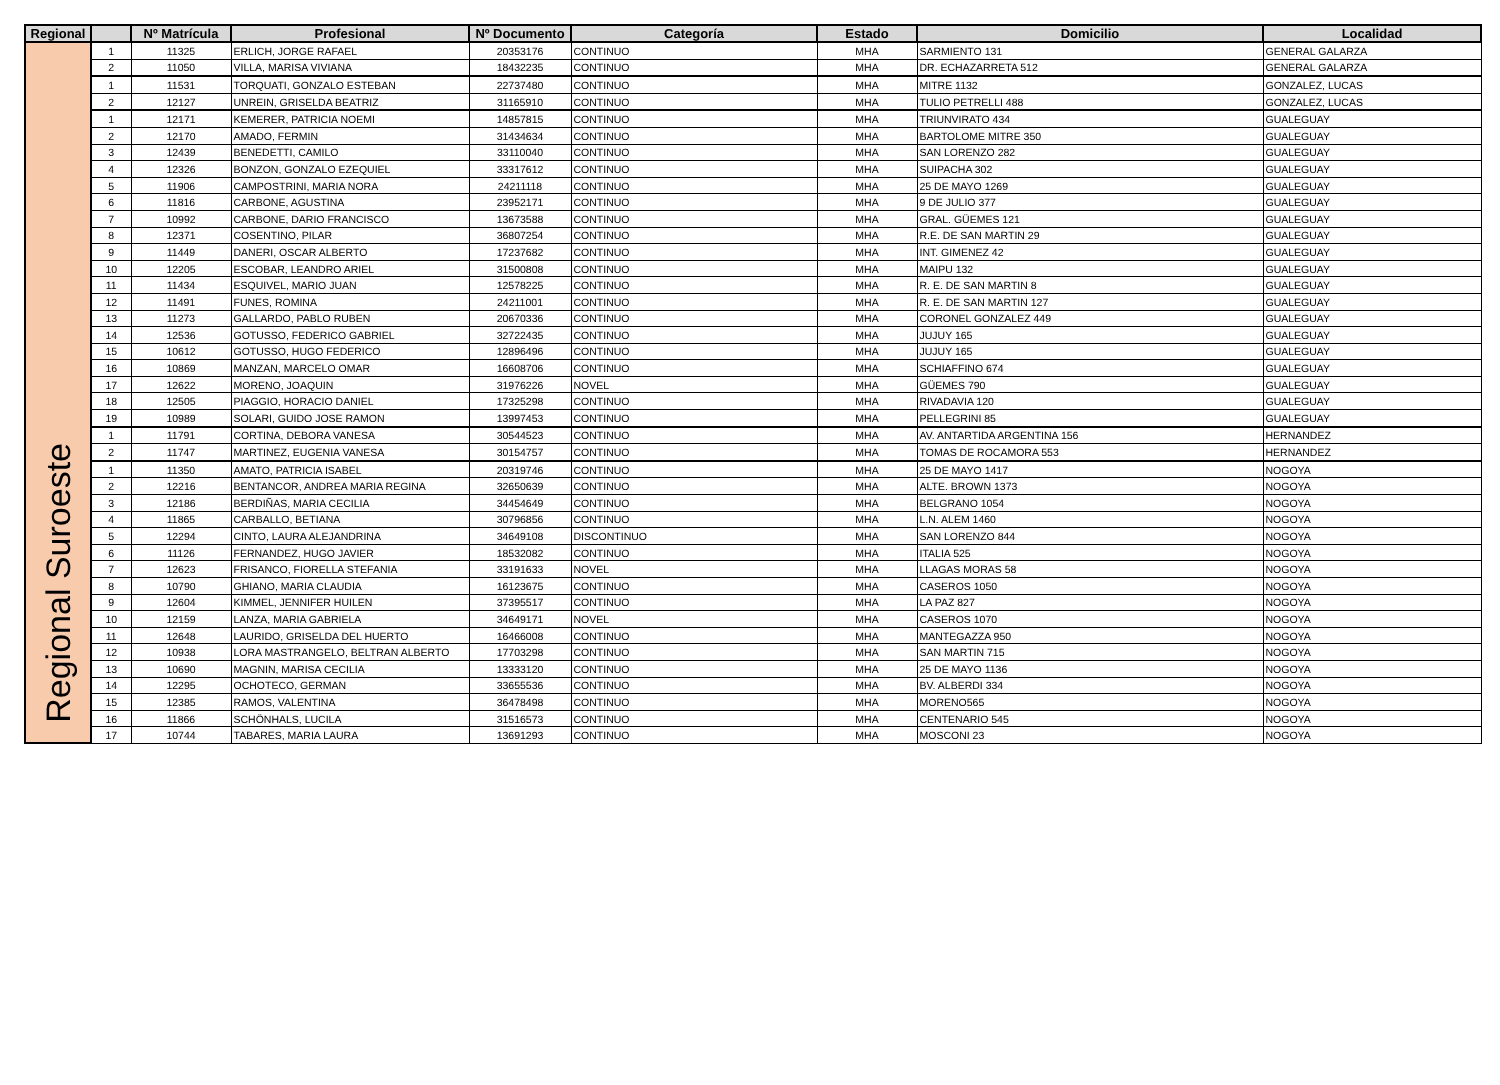| Regional | | Nº Matrícula | Profesional | Nº Documento | Categoría | Estado | Domicilio | Localidad |
| --- | --- | --- | --- | --- | --- | --- | --- | --- |
| Regional Suroeste | 1 | 11325 | ERLICH, JORGE RAFAEL | 20353176 | CONTINUO | MHA | SARMIENTO 131 | GENERAL GALARZA |
| | 2 | 11050 | VILLA, MARISA VIVIANA | 18432235 | CONTINUO | MHA | DR. ECHAZARRETA 512 | GENERAL GALARZA |
| | 1 | 11531 | TORQUATI, GONZALO ESTEBAN | 22737480 | CONTINUO | MHA | MITRE 1132 | GONZALEZ, LUCAS |
| | 2 | 12127 | UNREIN, GRISELDA BEATRIZ | 31165910 | CONTINUO | MHA | TULIO PETRELLI 488 | GONZALEZ, LUCAS |
| | 1 | 12171 | KEMERER, PATRICIA NOEMI | 14857815 | CONTINUO | MHA | TRIUNVIRATO 434 | GUALEGUAY |
| | 2 | 12170 | AMADO, FERMIN | 31434634 | CONTINUO | MHA | BARTOLOME MITRE 350 | GUALEGUAY |
| | 3 | 12439 | BENEDETTI, CAMILO | 33110040 | CONTINUO | MHA | SAN LORENZO 282 | GUALEGUAY |
| | 4 | 12326 | BONZON, GONZALO EZEQUIEL | 33317612 | CONTINUO | MHA | SUIPACHA 302 | GUALEGUAY |
| | 5 | 11906 | CAMPOSTRINI, MARIA NORA | 24211118 | CONTINUO | MHA | 25 DE MAYO 1269 | GUALEGUAY |
| | 6 | 11816 | CARBONE, AGUSTINA | 23952171 | CONTINUO | MHA | 9 DE JULIO 377 | GUALEGUAY |
| | 7 | 10992 | CARBONE, DARIO FRANCISCO | 13673588 | CONTINUO | MHA | GRAL. GÜEMES 121 | GUALEGUAY |
| | 8 | 12371 | COSENTINO, PILAR | 36807254 | CONTINUO | MHA | R.E. DE SAN MARTIN 29 | GUALEGUAY |
| | 9 | 11449 | DANERI, OSCAR ALBERTO | 17237682 | CONTINUO | MHA | INT. GIMENEZ 42 | GUALEGUAY |
| | 10 | 12205 | ESCOBAR, LEANDRO ARIEL | 31500808 | CONTINUO | MHA | MAIPU 132 | GUALEGUAY |
| | 11 | 11434 | ESQUIVEL, MARIO JUAN | 12578225 | CONTINUO | MHA | R. E. DE SAN MARTIN 8 | GUALEGUAY |
| | 12 | 11491 | FUNES, ROMINA | 24211001 | CONTINUO | MHA | R. E. DE SAN MARTIN 127 | GUALEGUAY |
| | 13 | 11273 | GALLARDO, PABLO RUBEN | 20670336 | CONTINUO | MHA | CORONEL GONZALEZ 449 | GUALEGUAY |
| | 14 | 12536 | GOTUSSO, FEDERICO GABRIEL | 32722435 | CONTINUO | MHA | JUJUY 165 | GUALEGUAY |
| | 15 | 10612 | GOTUSSO, HUGO FEDERICO | 12896496 | CONTINUO | MHA | JUJUY 165 | GUALEGUAY |
| | 16 | 10869 | MANZAN, MARCELO OMAR | 16608706 | CONTINUO | MHA | SCHIAFFINO 674 | GUALEGUAY |
| | 17 | 12622 | MORENO, JOAQUIN | 31976226 | NOVEL | MHA | GÜEMES 790 | GUALEGUAY |
| | 18 | 12505 | PIAGGIO, HORACIO DANIEL | 17325298 | CONTINUO | MHA | RIVADAVIA 120 | GUALEGUAY |
| | 19 | 10989 | SOLARI, GUIDO JOSE RAMON | 13997453 | CONTINUO | MHA | PELLEGRINI 85 | GUALEGUAY |
| | 1 | 11791 | CORTINA, DEBORA VANESA | 30544523 | CONTINUO | MHA | AV. ANTARTIDA ARGENTINA 156 | HERNANDEZ |
| | 2 | 11747 | MARTINEZ, EUGENIA VANESA | 30154757 | CONTINUO | MHA | TOMAS DE ROCAMORA 553 | HERNANDEZ |
| | 1 | 11350 | AMATO, PATRICIA ISABEL | 20319746 | CONTINUO | MHA | 25 DE MAYO 1417 | NOGOYA |
| | 2 | 12216 | BENTANCOR, ANDREA MARIA REGINA | 32650639 | CONTINUO | MHA | ALTE. BROWN 1373 | NOGOYA |
| | 3 | 12186 | BERDIÑAS, MARIA CECILIA | 34454649 | CONTINUO | MHA | BELGRANO 1054 | NOGOYA |
| | 4 | 11865 | CARBALLO, BETIANA | 30796856 | CONTINUO | MHA | L.N. ALEM 1460 | NOGOYA |
| | 5 | 12294 | CINTO, LAURA ALEJANDRINA | 34649108 | DISCONTINUO | MHA | SAN LORENZO 844 | NOGOYA |
| | 6 | 11126 | FERNANDEZ, HUGO JAVIER | 18532082 | CONTINUO | MHA | ITALIA 525 | NOGOYA |
| | 7 | 12623 | FRISANCO, FIORELLA STEFANIA | 33191633 | NOVEL | MHA | LLAGAS MORAS 58 | NOGOYA |
| | 8 | 10790 | GHIANO, MARIA CLAUDIA | 16123675 | CONTINUO | MHA | CASEROS 1050 | NOGOYA |
| | 9 | 12604 | KIMMEL, JENNIFER HUILEN | 37395517 | CONTINUO | MHA | LA PAZ 827 | NOGOYA |
| | 10 | 12159 | LANZA, MARIA GABRIELA | 34649171 | NOVEL | MHA | CASEROS 1070 | NOGOYA |
| | 11 | 12648 | LAURIDO, GRISELDA DEL HUERTO | 16466008 | CONTINUO | MHA | MANTEGAZZA 950 | NOGOYA |
| | 12 | 10938 | LORA MASTRANGELO, BELTRAN ALBERTO | 17703298 | CONTINUO | MHA | SAN MARTIN 715 | NOGOYA |
| | 13 | 10690 | MAGNIN, MARISA CECILIA | 13333120 | CONTINUO | MHA | 25 DE MAYO 1136 | NOGOYA |
| | 14 | 12295 | OCHOTECO, GERMAN | 33655536 | CONTINUO | MHA | BV. ALBERDI 334 | NOGOYA |
| | 15 | 12385 | RAMOS, VALENTINA | 36478498 | CONTINUO | MHA | MORENO565 | NOGOYA |
| | 16 | 11866 | SCHÖNHALS, LUCILA | 31516573 | CONTINUO | MHA | CENTENARIO 545 | NOGOYA |
| | 17 | 10744 | TABARES, MARIA LAURA | 13691293 | CONTINUO | MHA | MOSCONI 23 | NOGOYA |